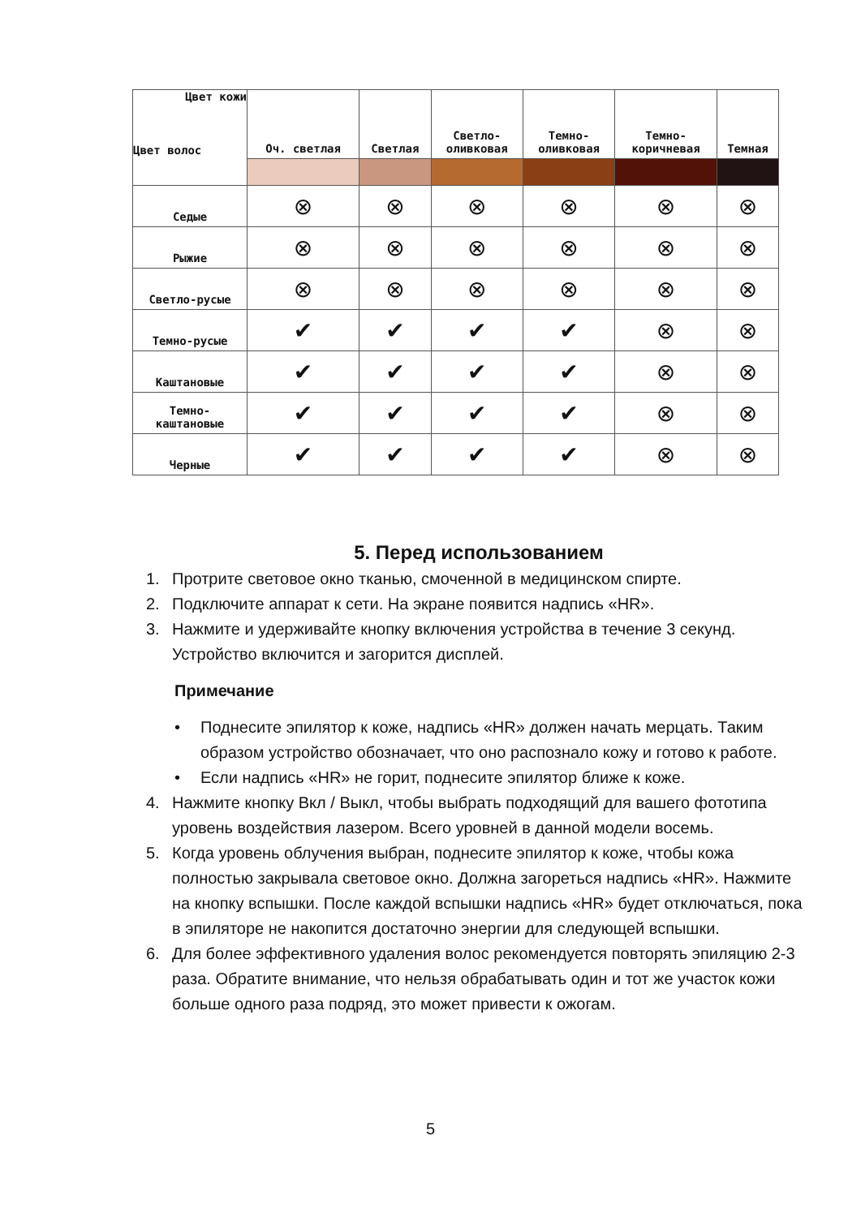| Цвет кожи Цвет волос | Оч. светлая | Светлая | Светло- оливковая | Темно- оливковая | Темно- коричневая | Темная |
| --- | --- | --- | --- | --- | --- | --- |
| Седые | ⊗ | ⊗ | ⊗ | ⊗ | ⊗ | ⊗ |
| Рыжие | ⊗ | ⊗ | ⊗ | ⊗ | ⊗ | ⊗ |
| Светло-русые | ⊗ | ⊗ | ⊗ | ⊗ | ⊗ | ⊗ |
| Темно-русые | ✔ | ✔ | ✔ | ✔ | ⊗ | ⊗ |
| Каштановые | ✔ | ✔ | ✔ | ✔ | ⊗ | ⊗ |
| Темно- каштановые | ✔ | ✔ | ✔ | ✔ | ⊗ | ⊗ |
| Черные | ✔ | ✔ | ✔ | ✔ | ⊗ | ⊗ |
5. Перед использованием
1. Протрите световое окно тканью, смоченной в медицинском спирте.
2. Подключите аппарат к сети. На экране появится надпись «HR».
3. Нажмите и удерживайте кнопку включения устройства в течение 3 секунд. Устройство включится и загорится дисплей.
Примечание
• Поднесите эпилятор к коже, надпись «HR» должен начать мерцать. Таким образом устройство обозначает, что оно распознало кожу и готово к работе.
• Если надпись «HR» не горит, поднесите эпилятор ближе к коже.
4. Нажмите кнопку Вкл / Выкл, чтобы выбрать подходящий для вашего фототипа уровень воздействия лазером. Всего уровней в данной модели восемь.
5. Когда уровень облучения выбран, поднесите эпилятор к коже, чтобы кожа полностью закрывала световое окно. Должна загореться надпись «HR». Нажмите на кнопку вспышки. После каждой вспышки надпись «HR» будет отключаться, пока в эпиляторе не накопится достаточно энергии для следующей вспышки.
6. Для более эффективного удаления волос рекомендуется повторять эпиляцию 2-3 раза. Обратите внимание, что нельзя обрабатывать один и тот же участок кожи больше одного раза подряд, это может привести к ожогам.
5